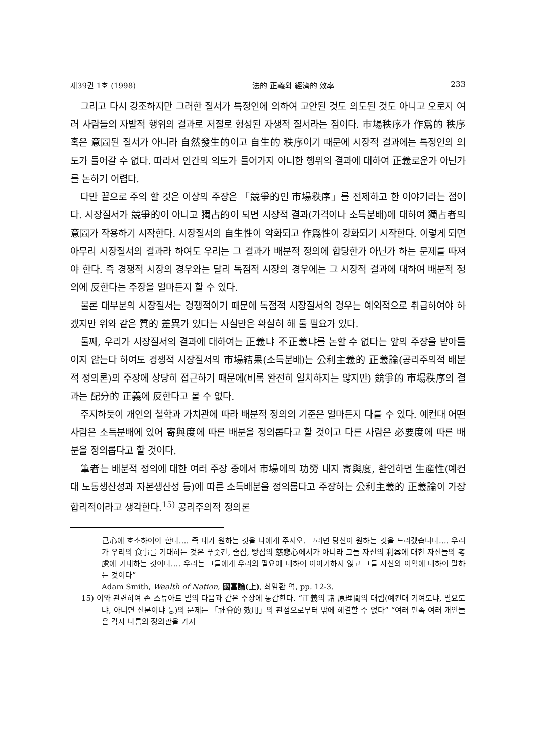제39권 1호 (1998) 法的 正義와 經濟的 效率 233
그리고 다시 강조하지만 그러한 질서가 특정인에 의하여 고안된 것도 의도된 것도 아니고 오로지 여러 사람들의 자발적 행위의 결과로 저절로 형성된 자생적 질서라는 점이다. 市場秩序가 作爲的 秩序 혹은 意圖된 질서가 아니라 自然發生的이고 自生的 秩序이기 때문에 시장적 결과에는 특정인의 의도가 들어갈 수 없다. 따라서 인간의 의도가 들어가지 아니한 행위의 결과에 대하여 正義로운가 아닌가를 논하기 어렵다.
다만 끝으로 주의 할 것은 이상의 주장은 「競爭的인 市場秩序」를 전제하고 한 이야기라는 점이다. 시장질서가 競爭的이 아니고 獨占的이 되면 시장적 결과(가격이나 소득분배)에 대하여 獨占者의 意圖가 작용하기 시작한다. 시장질서의 自生性이 약화되고 作爲性이 강화되기 시작한다. 이렇게 되면 아무리 시장질서의 결과라 하여도 우리는 그 결과가 배분적 정의에 합당한가 아닌가 하는 문제를 따져야 한다. 즉 경쟁적 시장의 경우와는 달리 독점적 시장의 경우에는 그 시장적 결과에 대하여 배분적 정의에 反한다는 주장을 얼마든지 할 수 있다.
물론 대부분의 시장질서는 경쟁적이기 때문에 독점적 시장질서의 경우는 예외적으로 취급하여야 하겠지만 위와 같은 質的 差異가 있다는 사실만은 확실히 해 둘 필요가 있다.
둘째, 우리가 시장질서의 결과에 대하여는 正義냐 不正義냐를 논할 수 없다는 앞의 주장을 받아들이지 않는다 하여도 경쟁적 시장질서의 市場結果(소득분배)는 公利主義的 正義論(공리주의적 배분적 정의론)의 주장에 상당히 접근하기 때문에(비록 완전히 일치하지는 않지만) 競爭的 市場秩序의 결과는 配分的 正義에 反한다고 볼 수 없다.
주지하듯이 개인의 철학과 가치관에 따라 배분적 정의의 기준은 얼마든지 다를 수 있다. 예컨대 어떤 사람은 소득분배에 있어 寄與度에 따른 배분을 정의롭다고 할 것이고 다른 사람은 必要度에 따른 배분을 정의롭다고 할 것이다.
筆者는 배분적 정의에 대한 여러 주장 중에서 市場에의 功勞 내지 寄與度, 환언하면 生産性(예컨대 노동생산성과 자본생산성 등)에 따른 소득배분을 정의롭다고 주장하는 公利主義的 正義論이 가장 합리적이라고 생각한다.<sup>15)</sup> 공리주의적 정의론
己心에 호소하여야 한다.… 즉 내가 원하는 것을 나에게 주시오. 그러면 당신이 원하는 것을 드리겠습니다.… 우리가 우리의 食事를 기대하는 것은 푸줏간, 술집, 빵집의 慈悲心에서가 아니라 그들 자신의 利益에 대한 자신들의 考慮에 기대하는 것이다.… 우리는 그들에게 우리의 필요에 대하여 이야기하지 않고 그들 자신의 이익에 대하여 말하는 것이다”
Adam Smith, Wealth of Nation, 國富論(上), 최임환 역, pp. 12-3.
15) 이와 관련하여 존 스튜아트 밀의 다음과 같은 주장에 동감한다. “正義의 諸 原理間의 대립(예컨대 기여도냐, 필요도냐, 아니면 신분이냐 등)의 문제는 「社會的 效用」의 관점으로부터 밖에 해결할 수 없다” “여러 민족 여러 개인들은 각자 나름의 정의관을 가지